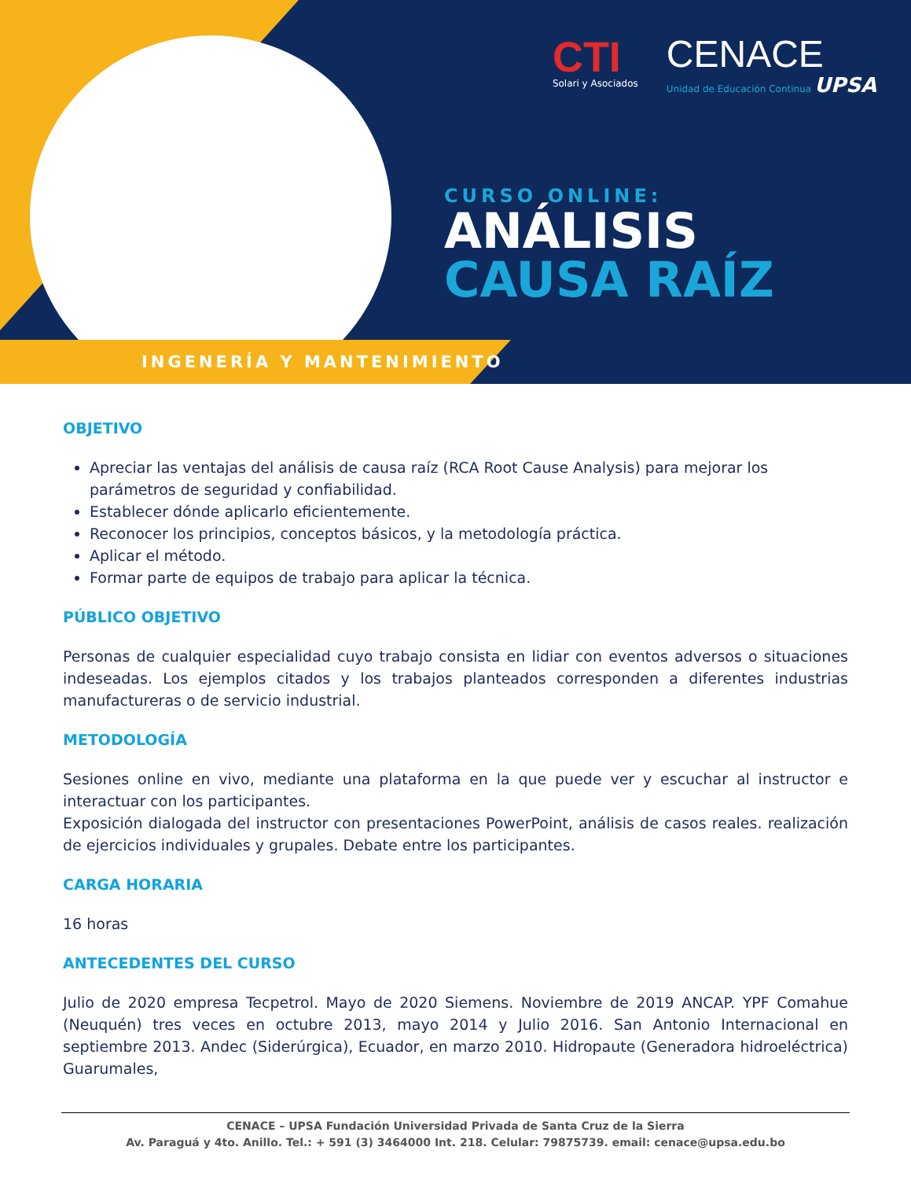CTI
Solari y Asociados
CENACE
Unidad de Educación Continua UPSA
CURSO ONLINE:
ANÁLISIS
CAUSA RAÍZ
INGENERÍA Y MANTENIMIENTO
OBJETIVO
Apreciar las ventajas del análisis de causa raíz (RCA Root Cause Analysis) para mejorar los parámetros de seguridad y confiabilidad.
Establecer dónde aplicarlo eficientemente.
Reconocer los principios, conceptos básicos, y la metodología práctica.
Aplicar el método.
Formar parte de equipos de trabajo para aplicar la técnica.
PÚBLICO OBJETIVO
Personas de cualquier especialidad cuyo trabajo consista en lidiar con eventos adversos o situaciones indeseadas. Los ejemplos citados y los trabajos planteados corresponden a diferentes industrias manufactureras o de servicio industrial.
METODOLOGÍA
Sesiones online en vivo, mediante una plataforma en la que puede ver y escuchar al instructor e interactuar con los participantes.
Exposición dialogada del instructor con presentaciones PowerPoint, análisis de casos reales. realización de ejercicios individuales y grupales. Debate entre los participantes.
CARGA HORARIA
16 horas
ANTECEDENTES DEL CURSO
Julio de 2020 empresa Tecpetrol. Mayo de 2020 Siemens. Noviembre de 2019 ANCAP. YPF Comahue (Neuquén) tres veces en octubre 2013, mayo 2014 y Julio 2016. San Antonio Internacional en septiembre 2013. Andec (Siderúrgica), Ecuador, en marzo 2010. Hidropaute (Generadora hidroeléctrica) Guarumales,
CENACE – UPSA Fundación Universidad Privada de Santa Cruz de la Sierra
Av. Paraguá y 4to. Anillo. Tel.: + 591 (3) 3464000 Int. 218. Celular: 79875739. email: cenace@upsa.edu.bo